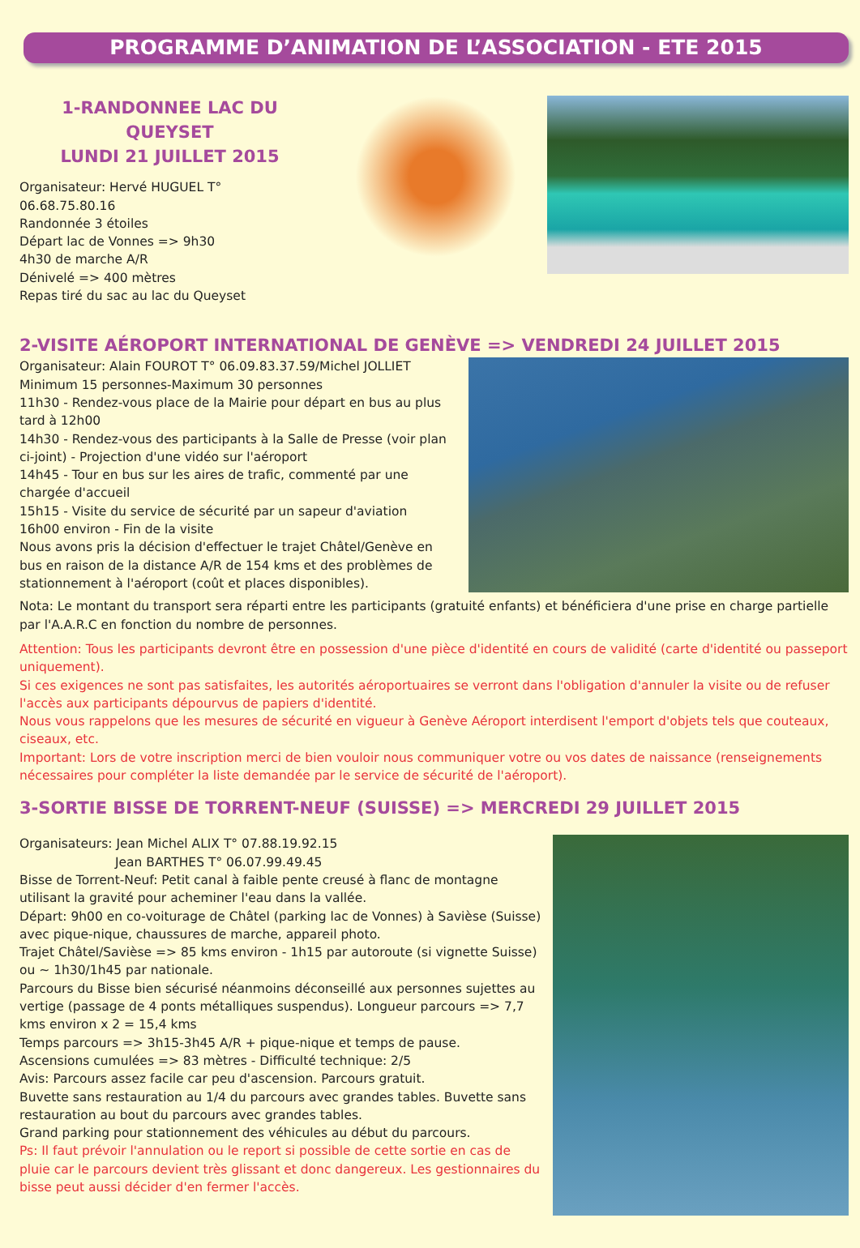PROGRAMME D’ANIMATION DE L’ASSOCIATION - ETE 2015
1-RANDONNEE LAC DU QUEYSET
LUNDI 21 JUILLET 2015
Organisateur: Hervé HUGUEL T° 06.68.75.80.16
Randonnée 3 étoiles
Départ lac de Vonnes => 9h30
4h30 de marche A/R
Dénivelé => 400 mètres
Repas tiré du sac au lac du Queyset
2-VISITE AÉROPORT INTERNATIONAL DE GENÈVE => VENDREDI 24 JUILLET 2015
Organisateur: Alain FOUROT T° 06.09.83.37.59/Michel JOLLIET
Minimum 15 personnes-Maximum 30 personnes
11h30 - Rendez-vous place de la Mairie pour départ en bus au plus tard à 12h00
14h30 - Rendez-vous des participants à la Salle de Presse (voir plan ci-joint) - Projection d'une vidéo sur l'aéroport
14h45 - Tour en bus sur les aires de trafic, commenté par une chargée d'accueil
15h15 - Visite du service de sécurité par un sapeur d'aviation
16h00 environ - Fin de la visite
Nous avons pris la décision d'effectuer le trajet Châtel/Genève en bus en raison de la distance A/R de 154 kms et des problèmes de stationnement à l'aéroport (coût et places disponibles).
Nota: Le montant du transport sera réparti entre les participants (gratuité enfants) et bénéficiera d'une prise en charge partielle par l'A.A.R.C en fonction du nombre de personnes.
Attention: Tous les participants devront être en possession d'une pièce d'identité en cours de validité (carte d'identité ou passeport uniquement).
Si ces exigences ne sont pas satisfaites, les autorités aéroportuaires se verront dans l'obligation d'annuler la visite ou de refuser l'accès aux participants dépourvus de papiers d'identité.
Nous vous rappelons que les mesures de sécurité en vigueur à Genève Aéroport interdisent l'emport d'objets tels que couteaux, ciseaux, etc.
Important: Lors de votre inscription merci de bien vouloir nous communiquer votre ou vos dates de naissance (renseignements nécessaires pour compléter la liste demandée par le service de sécurité de l'aéroport).
3-SORTIE BISSE DE TORRENT-NEUF (SUISSE) => MERCREDI 29 JUILLET 2015
Organisateurs: Jean Michel ALIX T° 07.88.19.92.15
Jean BARTHES T° 06.07.99.49.45
Bisse de Torrent-Neuf: Petit canal à faible pente creusé à flanc de montagne utilisant la gravité pour acheminer l'eau dans la vallée.
Départ: 9h00 en co-voiturage de Châtel (parking lac de Vonnes) à Savièse (Suisse) avec pique-nique, chaussures de marche, appareil photo.
Trajet Châtel/Savièse => 85 kms environ - 1h15 par autoroute (si vignette Suisse) ou ~ 1h30/1h45 par nationale.
Parcours du Bisse bien sécurisé néanmoins déconseillé aux personnes sujettes au vertige (passage de 4 ponts métalliques suspendus). Longueur parcours => 7,7 kms environ x 2 = 15,4 kms
Temps parcours => 3h15-3h45 A/R + pique-nique et temps de pause.
Ascensions cumulées => 83 mètres - Difficulté technique: 2/5
Avis: Parcours assez facile car peu d'ascension. Parcours gratuit.
Buvette sans restauration au 1/4 du parcours avec grandes tables. Buvette sans restauration au bout du parcours avec grandes tables.
Grand parking pour stationnement des véhicules au début du parcours.
Ps: Il faut prévoir l'annulation ou le report si possible de cette sortie en cas de pluie car le parcours devient très glissant et donc dangereux. Les gestionnaires du bisse peut aussi décider d'en fermer l'accès.